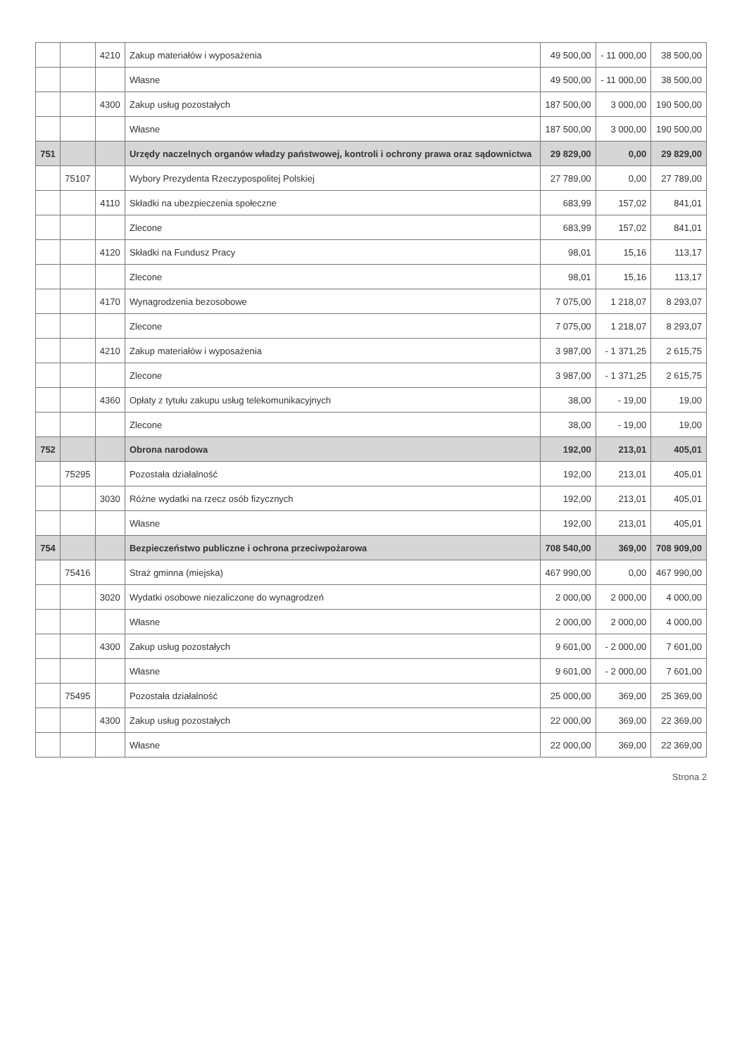| | | 4210 | Zakup materiałów i wyposażenia | 49 500,00 | - 11 000,00 | 38 500,00 |
| | | | Własne | 49 500,00 | - 11 000,00 | 38 500,00 |
| | | 4300 | Zakup usług pozostałych | 187 500,00 | 3 000,00 | 190 500,00 |
| | | | Własne | 187 500,00 | 3 000,00 | 190 500,00 |
| 751 | | | Urzędy naczelnych organów władzy państwowej, kontroli i ochrony prawa oraz sądownictwa | 29 829,00 | 0,00 | 29 829,00 |
| | 75107 | | Wybory Prezydenta Rzeczypospolitej Polskiej | 27 789,00 | 0,00 | 27 789,00 |
| | | 4110 | Składki na ubezpieczenia społeczne | 683,99 | 157,02 | 841,01 |
| | | | Zlecone | 683,99 | 157,02 | 841,01 |
| | | 4120 | Składki na Fundusz Pracy | 98,01 | 15,16 | 113,17 |
| | | | Zlecone | 98,01 | 15,16 | 113,17 |
| | | 4170 | Wynagrodzenia bezosobowe | 7 075,00 | 1 218,07 | 8 293,07 |
| | | | Zlecone | 7 075,00 | 1 218,07 | 8 293,07 |
| | | 4210 | Zakup materiałów i wyposażenia | 3 987,00 | - 1 371,25 | 2 615,75 |
| | | | Zlecone | 3 987,00 | - 1 371,25 | 2 615,75 |
| | | 4360 | Opłaty z tytułu zakupu usług telekomunikacyjnych | 38,00 | - 19,00 | 19,00 |
| | | | Zlecone | 38,00 | - 19,00 | 19,00 |
| 752 | | | Obrona narodowa | 192,00 | 213,01 | 405,01 |
| | 75295 | | Pozostała działalność | 192,00 | 213,01 | 405,01 |
| | | 3030 | Różne wydatki na rzecz osób fizycznych | 192,00 | 213,01 | 405,01 |
| | | | Własne | 192,00 | 213,01 | 405,01 |
| 754 | | | Bezpieczeństwo publiczne i ochrona przeciwpożarowa | 708 540,00 | 369,00 | 708 909,00 |
| | 75416 | | Straż gminna (miejska) | 467 990,00 | 0,00 | 467 990,00 |
| | | 3020 | Wydatki osobowe niezaliczone do wynagrodzeń | 2 000,00 | 2 000,00 | 4 000,00 |
| | | | Własne | 2 000,00 | 2 000,00 | 4 000,00 |
| | | 4300 | Zakup usług pozostałych | 9 601,00 | - 2 000,00 | 7 601,00 |
| | | | Własne | 9 601,00 | - 2 000,00 | 7 601,00 |
| | 75495 | | Pozostała działalność | 25 000,00 | 369,00 | 25 369,00 |
| | | 4300 | Zakup usług pozostałych | 22 000,00 | 369,00 | 22 369,00 |
| | | | Własne | 22 000,00 | 369,00 | 22 369,00 |
Strona 2